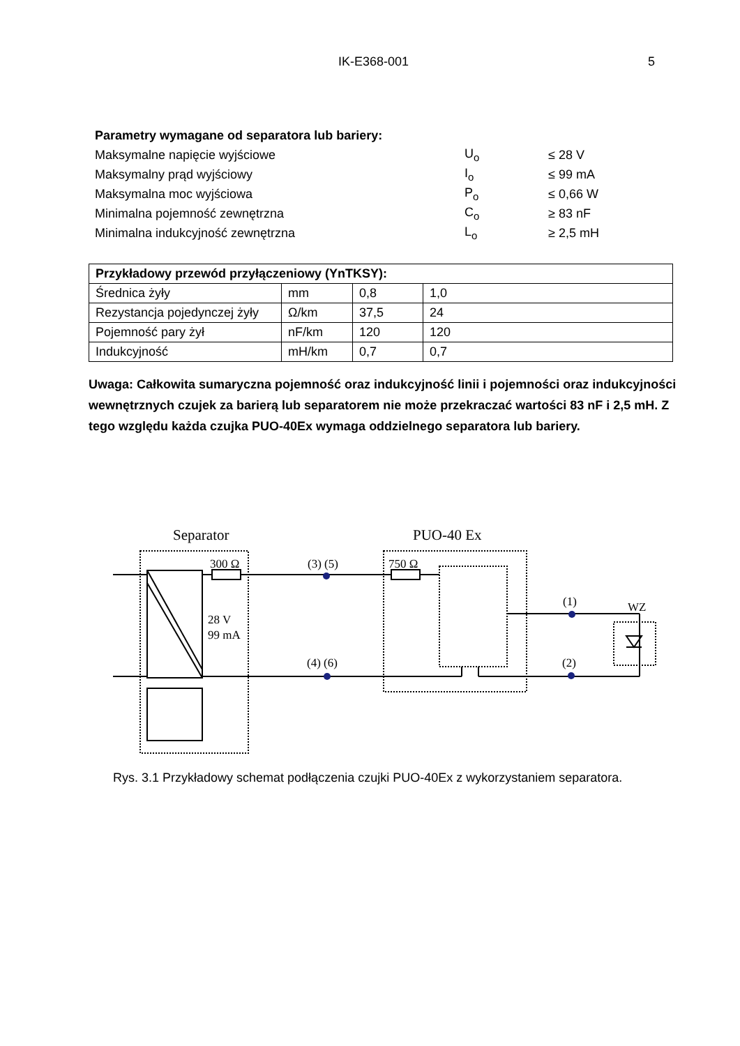IK-E368-001 5
| Parametry wymagane od separatora lub bariery: | | |
| Maksymalne napięcie wyjściowe | U<sub>o</sub> | ≤ 28 V |
| Maksymalny prąd wyjściowy | I<sub>o</sub> | ≤ 99 mA |
| Maksymalna moc wyjściowa | P<sub>o</sub> | ≤ 0,66 W |
| Minimalna pojemność zewnętrzna | C<sub>o</sub> | ≥ 83 nF |
| Minimalna indukcyjność zewnętrzna | L<sub>o</sub> | ≥ 2,5 mH |
| Przykładowy przewód przyłączeniowy (YnTKSY): | | | |
| --- | --- | --- | --- |
| Średnica żyły | mm | 0,8 | 1,0 |
| Rezystancja pojedynczej żyły | Ω/km | 37,5 | 24 |
| Pojemność pary żył | nF/km | 120 | 120 |
| Indukcyjność | mH/km | 0,7 | 0,7 |
Uwaga: Całkowita sumaryczna pojemność oraz indukcyjność linii i pojemności oraz indukcyjności wewnętrznych czujek za barierą lub separatorem nie może przekraczać wartości 83 nF i 2,5 mH. Z tego względu każda czujka PUO-40Ex wymaga oddzielnego separatora lub bariery.
Separator
PUO-40 Ex
300 Ω
750 Ω
28 V
99 mA
(3) (5)
(4) (6)
(1)
(2)
WZ
Rys. 3.1 Przykładowy schemat podłączenia czujki PUO-40Ex z wykorzystaniem separatora.